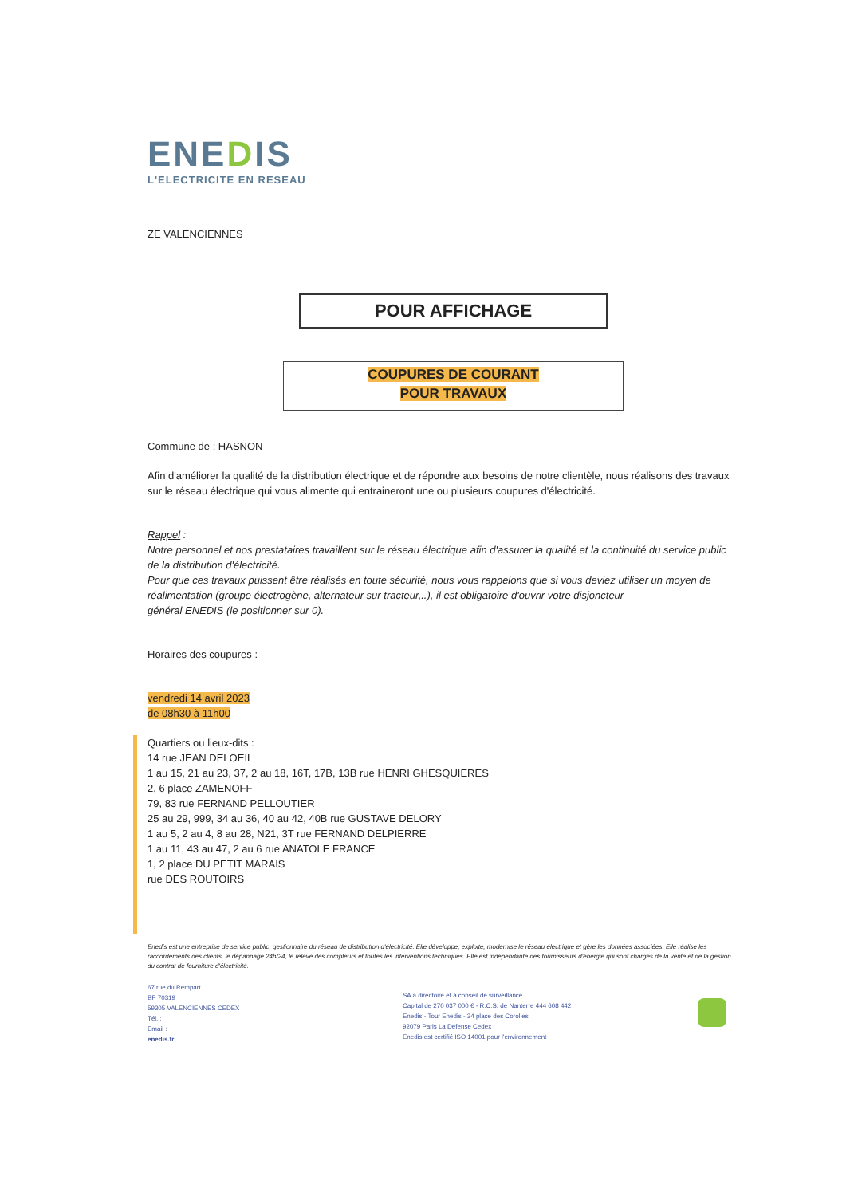ENEDIS
L'ELECTRICITE EN RESEAU
ZE VALENCIENNES
POUR AFFICHAGE
COUPURES DE COURANT
POUR TRAVAUX
Commune de : HASNON
Afin d'améliorer la qualité de la distribution électrique et de répondre aux besoins de notre clientèle, nous réalisons des travaux sur le réseau électrique qui vous alimente qui entraineront une ou plusieurs coupures d'électricité.
Rappel :
Notre personnel et nos prestataires travaillent sur le réseau électrique afin d'assurer la qualité et la continuité du service public de la distribution d'électricité.
Pour que ces travaux puissent être réalisés en toute sécurité, nous vous rappelons que si vous deviez utiliser un moyen de réalimentation (groupe électrogène, alternateur sur tracteur,..), il est obligatoire d'ouvrir votre disjoncteur
général ENEDIS (le positionner sur 0).
Horaires des coupures :
vendredi 14 avril 2023
de 08h30 à 11h00
Quartiers ou lieux-dits :
14 rue JEAN DELOEIL
1 au 15, 21 au 23, 37, 2 au 18, 16T, 17B, 13B rue HENRI GHESQUIERES
2, 6 place ZAMENOFF
79, 83 rue FERNAND PELLOUTIER
25 au 29, 999, 34 au 36, 40 au 42, 40B rue GUSTAVE DELORY
1 au 5, 2 au 4, 8 au 28, N21, 3T rue FERNAND DELPIERRE
1 au 11, 43 au 47, 2 au 6 rue ANATOLE FRANCE
1, 2 place DU PETIT MARAIS
rue DES ROUTOIRS
Enedis est une entreprise de service public, gestionnaire du réseau de distribution d'électricité. Elle développe, exploite, modernise le réseau électrique et gère les données associées. Elle réalise les raccordements des clients, le dépannage 24h/24, le relevé des compteurs et toutes les interventions techniques. Elle est indépendante des fournisseurs d'énergie qui sont chargés de la vente et de la gestion du contrat de fourniture d'électricité.
67 rue du Rempart
BP 70319
59305 VALENCIENNES CEDEX
Tél. :
Email :
enedis.fr
SA à directoire et à conseil de surveillance
Capital de 270 037 000 € - R.C.S. de Nanterre 444 608 442
Enedis - Tour Enedis - 34 place des Corolles
92079 Paris La Défense Cedex
Enedis est certifié ISO 14001 pour l'environnement